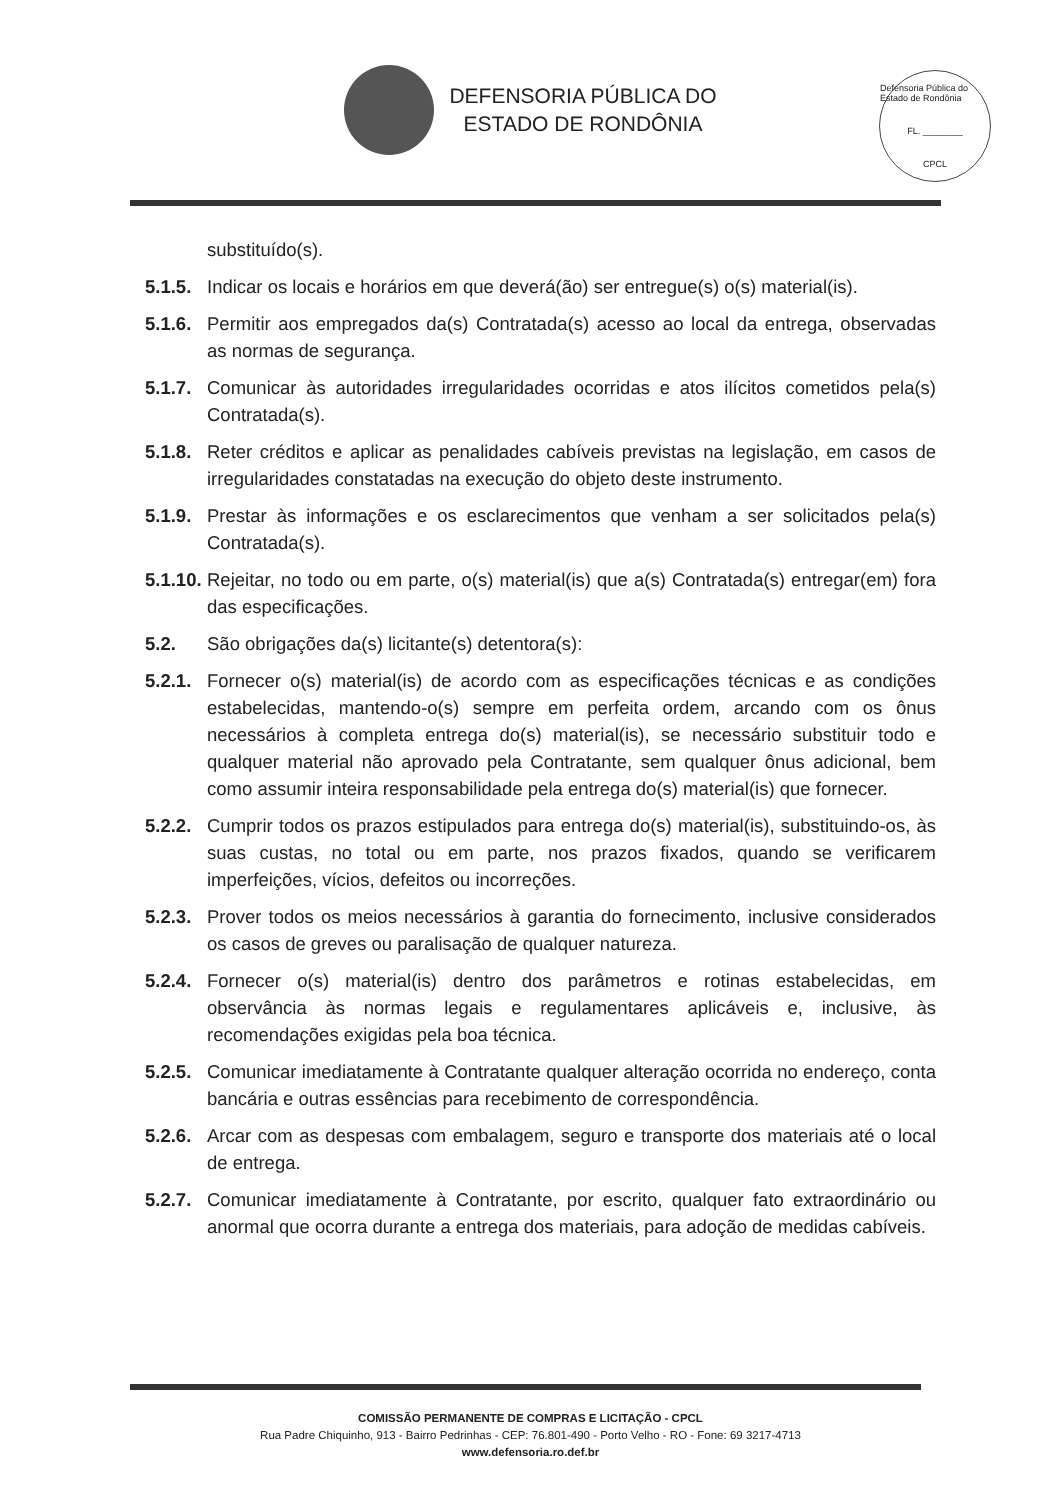DEFENSORIA PÚBLICA DO
ESTADO DE RONDÔNIA
Defensoria Pública do Estado de Rondônia
FL. ________
CPCL
substituído(s).
5.1.5. Indicar os locais e horários em que deverá(ão) ser entregue(s) o(s) material(is).
5.1.6. Permitir aos empregados da(s) Contratada(s) acesso ao local da entrega, observadas as normas de segurança.
5.1.7. Comunicar às autoridades irregularidades ocorridas e atos ilícitos cometidos pela(s) Contratada(s).
5.1.8. Reter créditos e aplicar as penalidades cabíveis previstas na legislação, em casos de irregularidades constatadas na execução do objeto deste instrumento.
5.1.9. Prestar às informações e os esclarecimentos que venham a ser solicitados pela(s) Contratada(s).
5.1.10. Rejeitar, no todo ou em parte, o(s) material(is) que a(s) Contratada(s) entregar(em) fora das especificações.
5.2. São obrigações da(s) licitante(s) detentora(s):
5.2.1. Fornecer o(s) material(is) de acordo com as especificações técnicas e as condições estabelecidas, mantendo-o(s) sempre em perfeita ordem, arcando com os ônus necessários à completa entrega do(s) material(is), se necessário substituir todo e qualquer material não aprovado pela Contratante, sem qualquer ônus adicional, bem como assumir inteira responsabilidade pela entrega do(s) material(is) que fornecer.
5.2.2. Cumprir todos os prazos estipulados para entrega do(s) material(is), substituindo-os, às suas custas, no total ou em parte, nos prazos fixados, quando se verificarem imperfeições, vícios, defeitos ou incorreções.
5.2.3. Prover todos os meios necessários à garantia do fornecimento, inclusive considerados os casos de greves ou paralisação de qualquer natureza.
5.2.4. Fornecer o(s) material(is) dentro dos parâmetros e rotinas estabelecidas, em observância às normas legais e regulamentares aplicáveis e, inclusive, às recomendações exigidas pela boa técnica.
5.2.5. Comunicar imediatamente à Contratante qualquer alteração ocorrida no endereço, conta bancária e outras essências para recebimento de correspondência.
5.2.6. Arcar com as despesas com embalagem, seguro e transporte dos materiais até o local de entrega.
5.2.7. Comunicar imediatamente à Contratante, por escrito, qualquer fato extraordinário ou anormal que ocorra durante a entrega dos materiais, para adoção de medidas cabíveis.
COMISSÃO PERMANENTE DE COMPRAS E LICITAÇÃO - CPCL
Rua Padre Chiquinho, 913 - Bairro Pedrinhas - CEP: 76.801-490 - Porto Velho - RO - Fone: 69 3217-4713
www.defensoria.ro.def.br